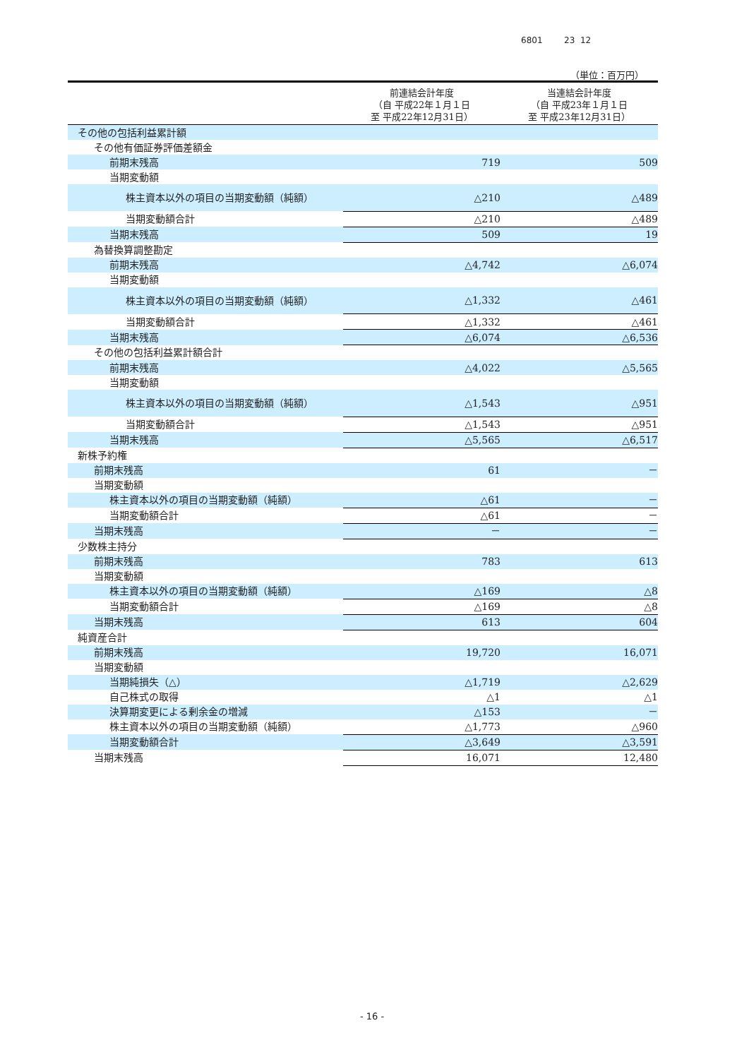6801 23 12
（単位：百万円）
| | 前連結会計年度 （自 平成22年１月１日 至 平成22年12月31日） | 当連結会計年度 （自 平成23年１月１日 至 平成23年12月31日） |
| --- | --- | --- |
| その他の包括利益累計額 | | |
| その他有価証券評価差額金 | | |
| 前期末残高 | 719 | 509 |
| 当期変動額 | | |
| 株主資本以外の項目の当期変動額（純額） | △210 | △489 |
| 当期変動額合計 | △210 | △489 |
| 当期末残高 | 509 | 19 |
| 為替換算調整勘定 | | |
| 前期末残高 | △4,742 | △6,074 |
| 当期変動額 | | |
| 株主資本以外の項目の当期変動額（純額） | △1,332 | △461 |
| 当期変動額合計 | △1,332 | △461 |
| 当期末残高 | △6,074 | △6,536 |
| その他の包括利益累計額合計 | | |
| 前期末残高 | △4,022 | △5,565 |
| 当期変動額 | | |
| 株主資本以外の項目の当期変動額（純額） | △1,543 | △951 |
| 当期変動額合計 | △1,543 | △951 |
| 当期末残高 | △5,565 | △6,517 |
| 新株予約権 | | |
| 前期末残高 | 61 | － |
| 当期変動額 | | |
| 株主資本以外の項目の当期変動額（純額） | △61 | － |
| 当期変動額合計 | △61 | － |
| 当期末残高 | － | － |
| 少数株主持分 | | |
| 前期末残高 | 783 | 613 |
| 当期変動額 | | |
| 株主資本以外の項目の当期変動額（純額） | △169 | △8 |
| 当期変動額合計 | △169 | △8 |
| 当期末残高 | 613 | 604 |
| 純資産合計 | | |
| 前期末残高 | 19,720 | 16,071 |
| 当期変動額 | | |
| 当期純損失（△） | △1,719 | △2,629 |
| 自己株式の取得 | △1 | △1 |
| 決算期変更による剰余金の増減 | △153 | － |
| 株主資本以外の項目の当期変動額（純額） | △1,773 | △960 |
| 当期変動額合計 | △3,649 | △3,591 |
| 当期末残高 | 16,071 | 12,480 |
- 16 -